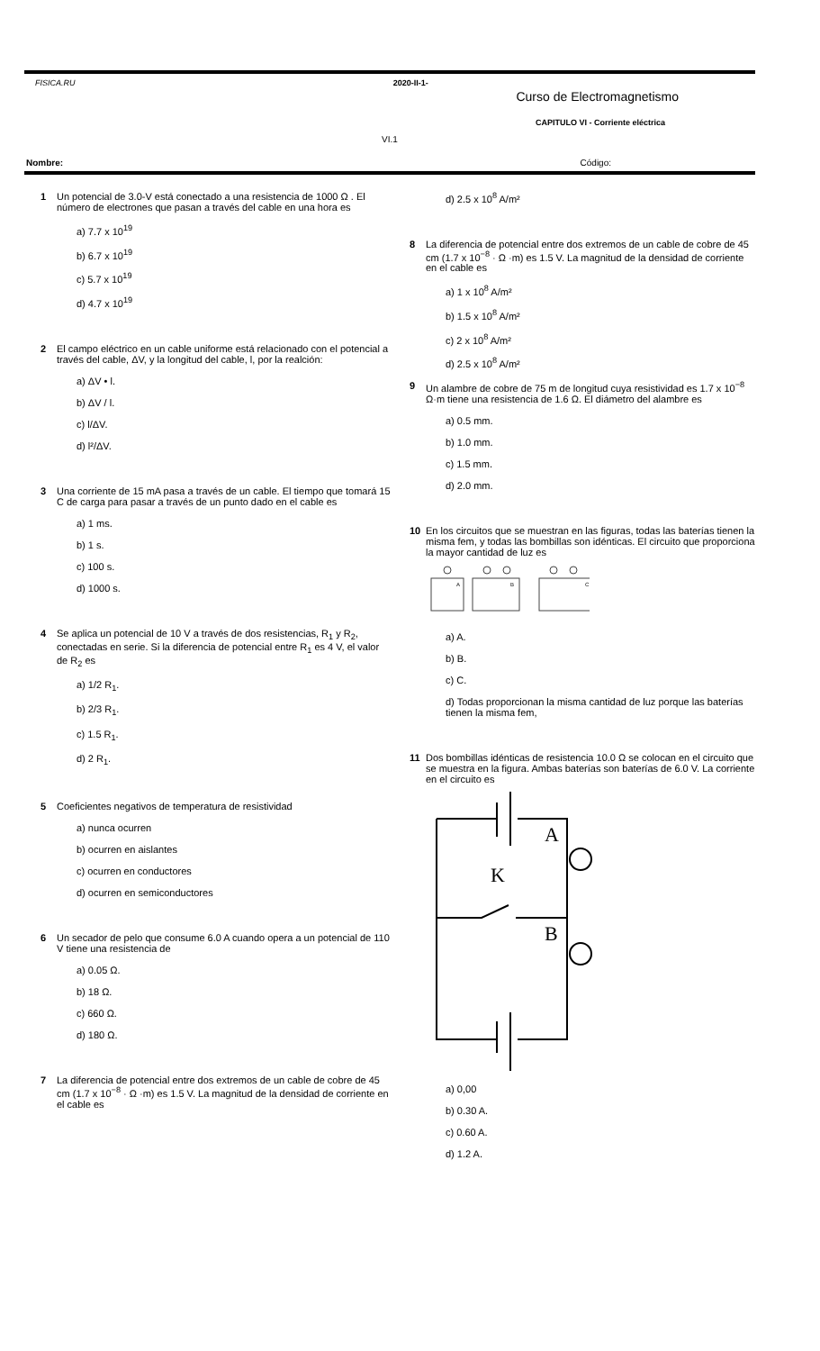FISICA.RU 2020-II-1-
Curso de Electromagnetismo
CAPITULO VI - Corriente eléctrica
VI.1
Nombre: Código:
1 Un potencial de 3.0-V está conectado a una resistencia de 1000 Ω . El número de electrones que pasan a través del cable en una hora es
a) 7.7 x 10<sup>19</sup>
b) 6.7 x 10<sup>19</sup>
c) 5.7 x 10<sup>19</sup>
d) 4.7 x 10<sup>19</sup>
2 El campo eléctrico en un cable uniforme está relacionado con el potencial a través del cable, ΔV, y la longitud del cable, l, por la realción:
a) ΔV • l.
b) ΔV / l.
c) l/ΔV.
d) l²/ΔV.
3 Una corriente de 15 mA pasa a través de un cable. El tiempo que tomará 15 C de carga para pasar a través de un punto dado en el cable es
a) 1 ms.
b) 1 s.
c) 100 s.
d) 1000 s.
4 Se aplica un potencial de 10 V a través de dos resistencias, R<sub>1</sub> y R<sub>2</sub>, conectadas en serie. Si la diferencia de potencial entre R<sub>1</sub> es 4 V, el valor de R<sub>2</sub> es
a) 1/2 R<sub>1</sub>.
b) 2/3 R<sub>1</sub>.
c) 1.5 R<sub>1</sub>.
d) 2 R<sub>1</sub>.
5 Coeficientes negativos de temperatura de resistividad
a) nunca ocurren
b) ocurren en aislantes
c) ocurren en conductores
d) ocurren en semiconductores
6 Un secador de pelo que consume 6.0 A cuando opera a un potencial de 110 V tiene una resistencia de
a) 0.05 Ω.
b) 18 Ω.
c) 660 Ω.
d) 180 Ω.
7 La diferencia de potencial entre dos extremos de un cable de cobre de 45 cm (1.7 x 10<sup>−8</sup> · Ω ·m) es 1.5 V. La magnitud de la densidad de corriente en el cable es
d) 2.5 x 10<sup>8</sup> A/m²
8 La diferencia de potencial entre dos extremos de un cable de cobre de 45 cm (1.7 x 10<sup>−8</sup> · Ω ·m) es 1.5 V. La magnitud de la densidad de corriente en el cable es
a) 1 x 10<sup>8</sup> A/m²
b) 1.5 x 10<sup>8</sup> A/m²
c) 2 x 10<sup>8</sup> A/m²
d) 2.5 x 10<sup>8</sup> A/m²
9 Un alambre de cobre de 75 m de longitud cuya resistividad es 1.7 x 10<sup>−8</sup> Ω·m tiene una resistencia de 1.6 Ω. El diámetro del alambre es
a) 0.5 mm.
b) 1.0 mm.
c) 1.5 mm.
d) 2.0 mm.
10 En los circuitos que se muestran en las figuras, todas las baterías tienen la misma fem, y todas las bombillas son idénticas. El circuito que proporciona la mayor cantidad de luz es
A
B
C
a) A.
b) B.
c) C.
d) Todas proporcionan la misma cantidad de luz porque las baterías tienen la misma fem,
11 Dos bombillas idénticas de resistencia 10.0 Ω se colocan en el circuito que se muestra en la figura. Ambas baterías son baterías de 6.0 V. La corriente en el circuito es
A
K
B
a) 0,00
b) 0.30 A.
c) 0.60 A.
d) 1.2 A.